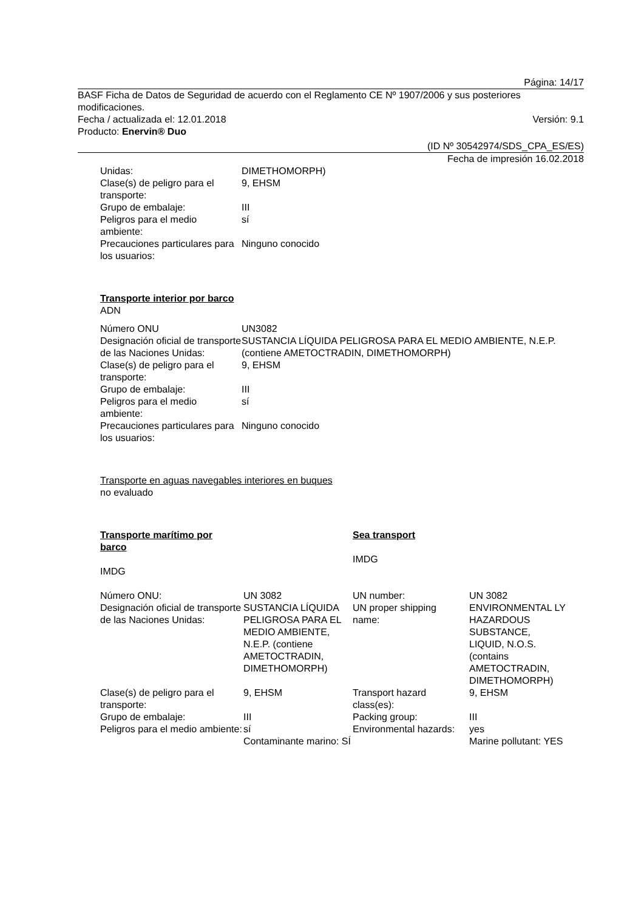Página: 14/17
BASF Ficha de Datos de Seguridad de acuerdo con el Reglamento CE Nº 1907/2006 y sus posteriores modificaciones.
Fecha / actualizada el: 12.01.2018 Versión: 9.1
Producto: Enervin® Duo
(ID Nº 30542974/SDS_CPA_ES/ES)
Fecha de impresión 16.02.2018
| Unidas: | DIMETHOMORPH) |
| Clase(s) de peligro para el transporte: | 9, EHSM |
| Grupo de embalaje: | III |
| Peligros para el medio ambiente: | sí |
| Precauciones particulares para los usuarios: | Ninguno conocido |
Transporte interior por barco
ADN
| Número ONU | UN3082 |
| Designación oficial de transporte de las Naciones Unidas: | SUSTANCIA LÍQUIDA PELIGROSA PARA EL MEDIO AMBIENTE, N.E.P. (contiene AMETOCTRADIN, DIMETHOMORPH) |
| Clase(s) de peligro para el transporte: | 9, EHSM |
| Grupo de embalaje: | III |
| Peligros para el medio ambiente: | sí |
| Precauciones particulares para los usuarios: | Ninguno conocido |
Transporte en aguas navegables interiores en buques
no evaluado
| Transporte marítimo por barco IMDG | | Sea transport IMDG | |
| Número ONU: | UN 3082 | UN number: | UN 3082 |
| Designación oficial de transporte de las Naciones Unidas: | SUSTANCIA LÍQUIDA PELIGROSA PARA EL MEDIO AMBIENTE, N.E.P. (contiene AMETOCTRADIN, DIMETHOMORPH) | UN proper shipping name: | ENVIRONMENTAL LY HAZARDOUS SUBSTANCE, LIQUID, N.O.S. (contains AMETOCTRADIN, DIMETHOMORPH) |
| Clase(s) de peligro para el transporte: | 9, EHSM | Transport hazard class(es): | 9, EHSM |
| Grupo de embalaje: | III | Packing group: | III |
| Peligros para el medio ambiente: | sí Contaminante marino: SÍ | Environmental hazards: | yes Marine pollutant: YES |